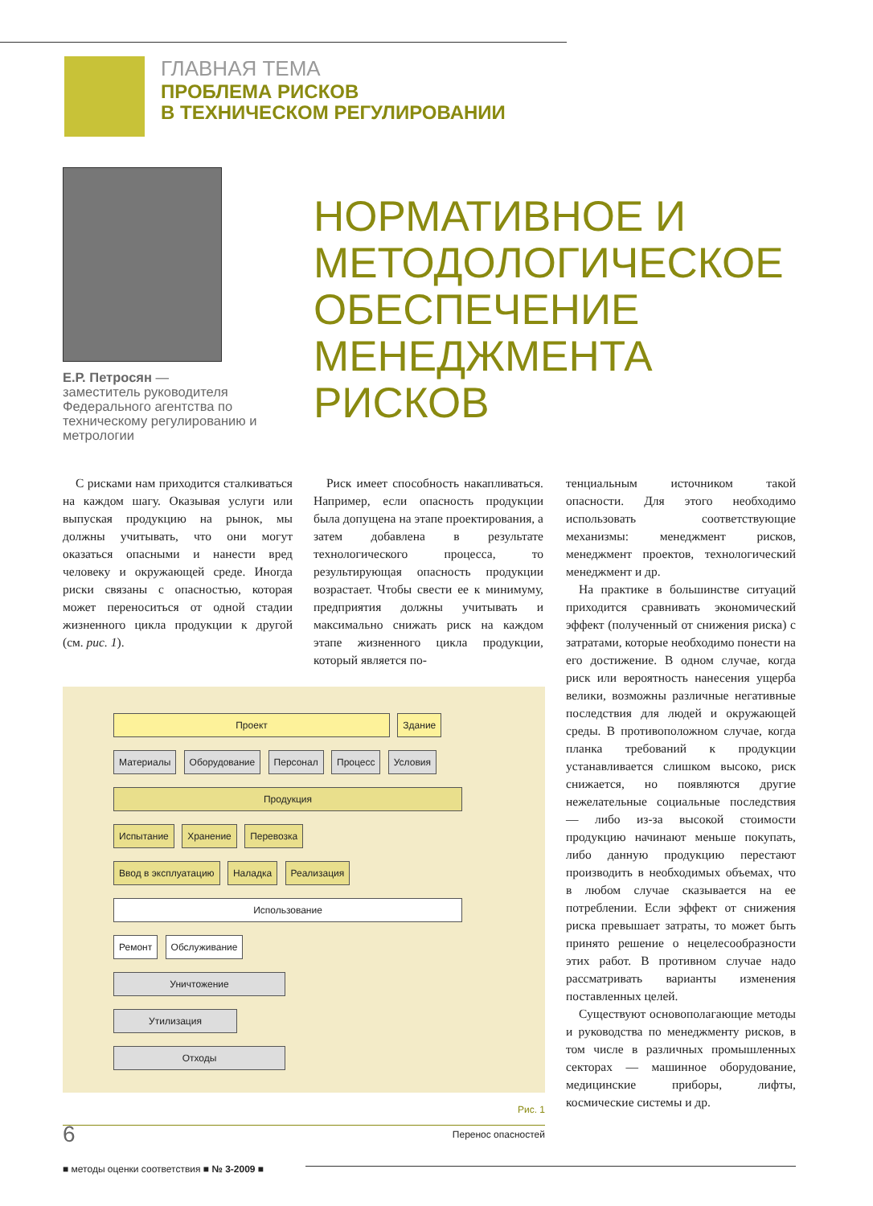ГЛАВНАЯ ТЕМА
ПРОБЛЕМА РИСКОВ
В ТЕХНИЧЕСКОМ РЕГУЛИРОВАНИИ
Е.Р. Петросян —
заместитель руководителя Федерального агентства по техническому регулированию и метрологии
НОРМАТИВНОЕ И
МЕТОДОЛОГИЧЕСКОЕ
ОБЕСПЕЧЕНИЕ
МЕНЕДЖМЕНТА
РИСКОВ
С рисками нам приходится сталкиваться на каждом шагу. Оказывая услуги или выпуская продукцию на рынок, мы должны учитывать, что они могут оказаться опасными и нанести вред человеку и окружающей среде. Иногда риски связаны с опасностью, которая может переноситься от одной стадии жизненного цикла продукции к другой (см. рис. 1).
Риск имеет способность накапливаться. Например, если опасность продукции была допущена на этапе проектирования, а затем добавлена в результате технологического процесса, то результирующая опасность продукции возрастает. Чтобы свести ее к минимуму, предприятия должны учитывать и максимально снижать риск на каждом этапе жизненного цикла продукции, который является по-
Проект Здание
Материалы Оборудование Персонал Процесс Условия
Продукция
Испытание Хранение Перевозка
Ввод в эксплуатацию Наладка Реализация
Использование
Ремонт Обслуживание
Уничтожение
Утилизация
Отходы
Рис. 1
Перенос опасностей
тенциальным источником такой опасности. Для этого необходимо использовать соответствующие механизмы: менеджмент рисков, менеджмент проектов, технологический менеджмент и др.
На практике в большинстве ситуаций приходится сравнивать экономический эффект (полученный от снижения риска) с затратами, которые необходимо понести на его достижение. В одном случае, когда риск или вероятность нанесения ущерба велики, возможны различные негативные последствия для людей и окружающей среды. В противоположном случае, когда планка требований к продукции устанавливается слишком высоко, риск снижается, но появляются другие нежелательные социальные последствия — либо из-за высокой стоимости продукцию начинают меньше покупать, либо данную продукцию перестают производить в необходимых объемах, что в любом случае сказывается на ее потреблении. Если эффект от снижения риска превышает затраты, то может быть принято решение о нецелесообразности этих работ. В противном случае надо рассматривать варианты изменения поставленных целей.
Существуют основополагающие методы и руководства по менеджменту рисков, в том числе в различных промышленных секторах — машинное оборудование, медицинские приборы, лифты, космические системы и др.
6
■ методы оценки соответствия ■ № 3-2009 ■